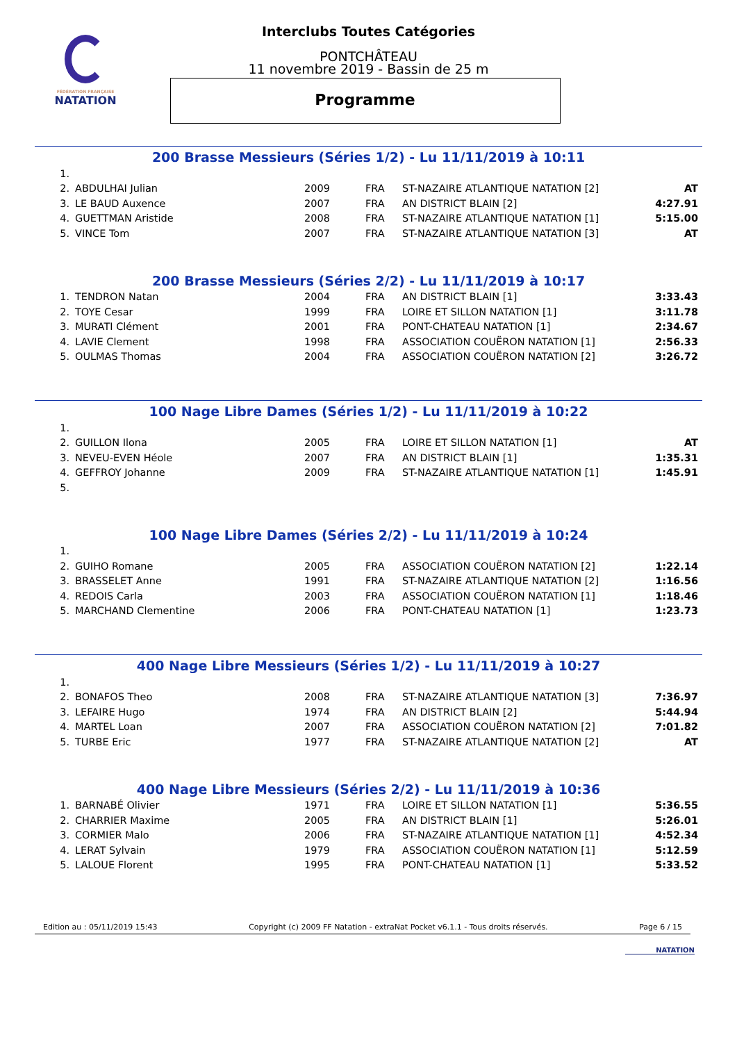FÉDÉRATION FRANÇAISE
NATATION
Interclubs Toutes Catégories
PONTCHÂTEAU
11 novembre 2019 - Bassin de 25 m
Programme
200 Brasse Messieurs (Séries 1/2) - Lu 11/11/2019 à 10:11
| 1. | | | | | |
| 2. | ABDULHAI Julian | 2009 | FRA | ST-NAZAIRE ATLANTIQUE NATATION [2] | AT |
| 3. | LE BAUD Auxence | 2007 | FRA | AN DISTRICT BLAIN [2] | 4:27.91 |
| 4. | GUETTMAN Aristide | 2008 | FRA | ST-NAZAIRE ATLANTIQUE NATATION [1] | 5:15.00 |
| 5. | VINCE Tom | 2007 | FRA | ST-NAZAIRE ATLANTIQUE NATATION [3] | AT |
200 Brasse Messieurs (Séries 2/2) - Lu 11/11/2019 à 10:17
| 1. | TENDRON Natan | 2004 | FRA | AN DISTRICT BLAIN [1] | 3:33.43 |
| 2. | TOYE Cesar | 1999 | FRA | LOIRE ET SILLON NATATION [1] | 3:11.78 |
| 3. | MURATI Clément | 2001 | FRA | PONT-CHATEAU NATATION [1] | 2:34.67 |
| 4. | LAVIE Clement | 1998 | FRA | ASSOCIATION COUËRON NATATION [1] | 2:56.33 |
| 5. | OULMAS Thomas | 2004 | FRA | ASSOCIATION COUËRON NATATION [2] | 3:26.72 |
100 Nage Libre Dames (Séries 1/2) - Lu 11/11/2019 à 10:22
| 1. | | | | | |
| 2. | GUILLON Ilona | 2005 | FRA | LOIRE ET SILLON NATATION [1] | AT |
| 3. | NEVEU-EVEN Héole | 2007 | FRA | AN DISTRICT BLAIN [1] | 1:35.31 |
| 4. | GEFFROY Johanne | 2009 | FRA | ST-NAZAIRE ATLANTIQUE NATATION [1] | 1:45.91 |
| 5. | | | | | |
100 Nage Libre Dames (Séries 2/2) - Lu 11/11/2019 à 10:24
| 1. | | | | | |
| 2. | GUIHO Romane | 2005 | FRA | ASSOCIATION COUËRON NATATION [2] | 1:22.14 |
| 3. | BRASSELET Anne | 1991 | FRA | ST-NAZAIRE ATLANTIQUE NATATION [2] | 1:16.56 |
| 4. | REDOIS Carla | 2003 | FRA | ASSOCIATION COUËRON NATATION [1] | 1:18.46 |
| 5. | MARCHAND Clementine | 2006 | FRA | PONT-CHATEAU NATATION [1] | 1:23.73 |
400 Nage Libre Messieurs (Séries 1/2) - Lu 11/11/2019 à 10:27
| 1. | | | | | |
| 2. | BONAFOS Theo | 2008 | FRA | ST-NAZAIRE ATLANTIQUE NATATION [3] | 7:36.97 |
| 3. | LEFAIRE Hugo | 1974 | FRA | AN DISTRICT BLAIN [2] | 5:44.94 |
| 4. | MARTEL Loan | 2007 | FRA | ASSOCIATION COUËRON NATATION [2] | 7:01.82 |
| 5. | TURBE Eric | 1977 | FRA | ST-NAZAIRE ATLANTIQUE NATATION [2] | AT |
400 Nage Libre Messieurs (Séries 2/2) - Lu 11/11/2019 à 10:36
| 1. | BARNABÉ Olivier | 1971 | FRA | LOIRE ET SILLON NATATION [1] | 5:36.55 |
| 2. | CHARRIER Maxime | 2005 | FRA | AN DISTRICT BLAIN [1] | 5:26.01 |
| 3. | CORMIER Malo | 2006 | FRA | ST-NAZAIRE ATLANTIQUE NATATION [1] | 4:52.34 |
| 4. | LERAT Sylvain | 1979 | FRA | ASSOCIATION COUËRON NATATION [1] | 5:12.59 |
| 5. | LALOUE Florent | 1995 | FRA | PONT-CHATEAU NATATION [1] | 5:33.52 |
Edition au : 05/11/2019 15:43 Copyright (c) 2009 FF Natation - extraNat Pocket v6.1.1 - Tous droits réservés. Page 6 / 15
NATATION